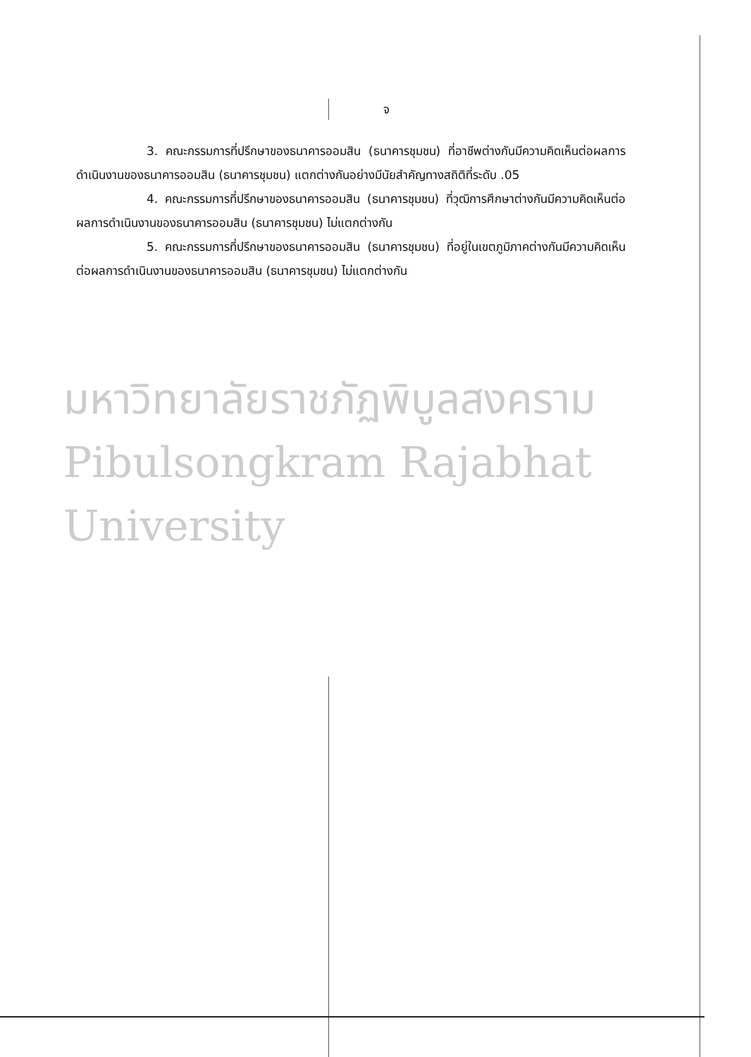จ
3. คณะกรรมการที่ปรึกษาของธนาคารออมสิน (ธนาคารชุมชน) ที่อาชีพต่างกันมีความคิดเห็นต่อผลการดำเนินงานของธนาคารออมสิน (ธนาคารชุมชน) แตกต่างกันอย่างมีนัยสำคัญทางสถิติที่ระดับ .05
4. คณะกรรมการที่ปรึกษาของธนาคารออมสิน (ธนาคารชุมชน) ที่วุฒิการศึกษาต่างกันมีความคิดเห็นต่อผลการดำเนินงานของธนาคารออมสิน (ธนาคารชุมชน) ไม่แตกต่างกัน
5. คณะกรรมการที่ปรึกษาของธนาคารออมสิน (ธนาคารชุมชน) ที่อยู่ในเขตภูมิภาคต่างกันมีความคิดเห็นต่อผลการดำเนินงานของธนาคารออมสิน (ธนาคารชุมชน) ไม่แตกต่างกัน
มหาวิทยาลัยราชภัฏพิบูลสงคราม
Pibulsongkram Rajabhat University